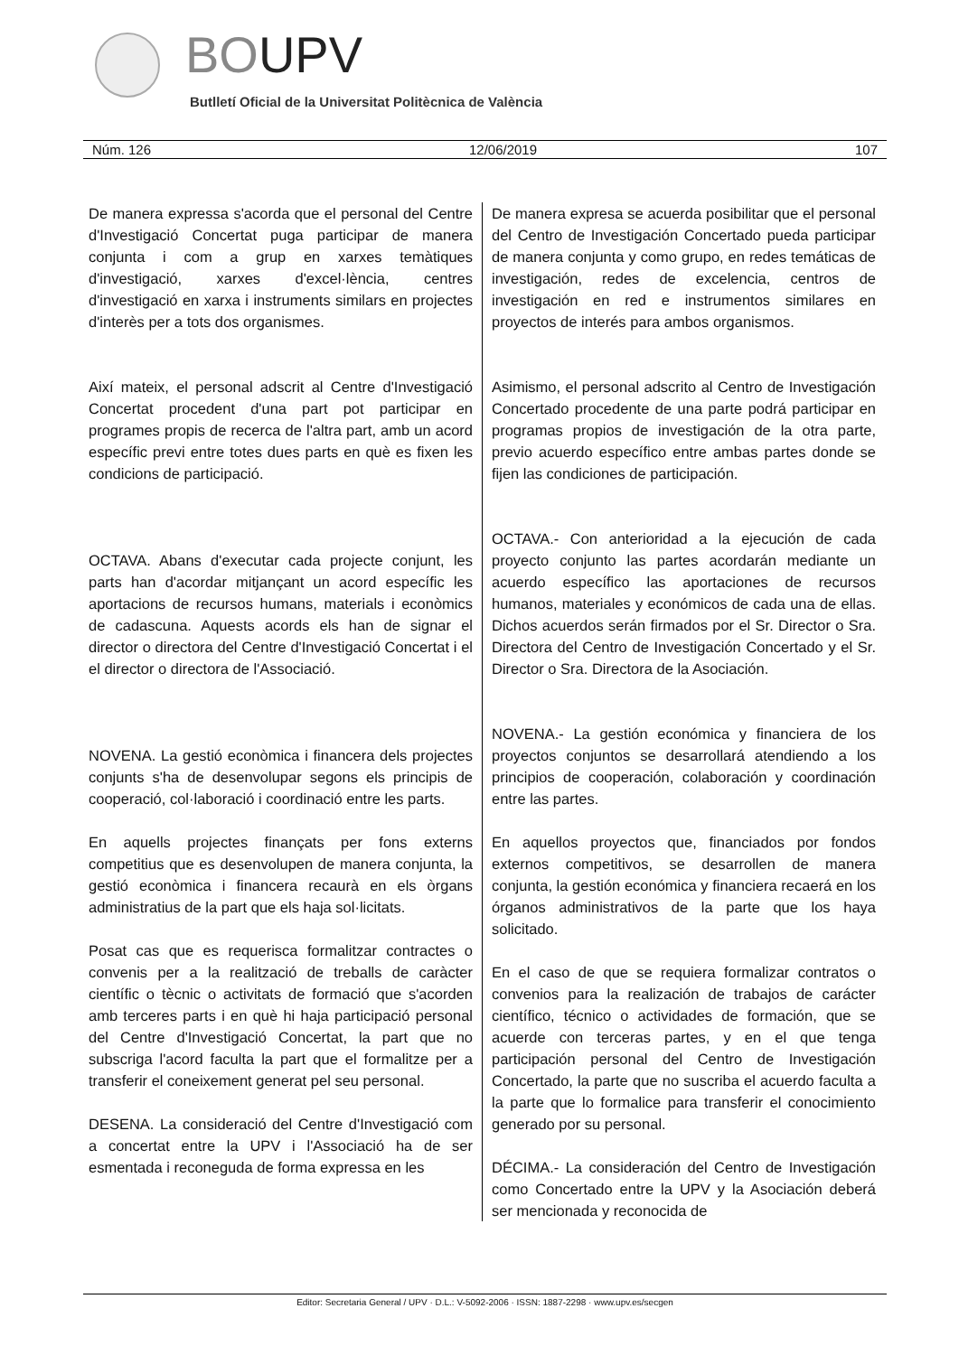BOUPV
Butlletí Oficial de la Universitat Politècnica de València
Núm. 126 12/06/2019 107
De manera expressa s'acorda que el personal del Centre d'Investigació Concertat puga participar de manera conjunta i com a grup en xarxes temàtiques d'investigació, xarxes d'excel·lència, centres d'investigació en xarxa i instruments similars en projectes d'interès per a tots dos organismes.
Així mateix, el personal adscrit al Centre d'Investigació Concertat procedent d'una part pot participar en programes propis de recerca de l'altra part, amb un acord específic previ entre totes dues parts en què es fixen les condicions de participació.
OCTAVA. Abans d'executar cada projecte conjunt, les parts han d'acordar mitjançant un acord específic les aportacions de recursos humans, materials i econòmics de cadascuna. Aquests acords els han de signar el director o directora del Centre d'Investigació Concertat i el el director o directora de l'Associació.
NOVENA. La gestió econòmica i financera dels projectes conjunts s'ha de desenvolupar segons els principis de cooperació, col·laboració i coordinació entre les parts.
En aquells projectes finançats per fons externs competitius que es desenvolupen de manera conjunta, la gestió econòmica i financera recaurà en els òrgans administratius de la part que els haja sol·licitats.
Posat cas que es requerisca formalitzar contractes o convenis per a la realització de treballs de caràcter científic o tècnic o activitats de formació que s'acorden amb terceres parts i en què hi haja participació personal del Centre d'Investigació Concertat, la part que no subscriga l'acord faculta la part que el formalitze per a transferir el coneixement generat pel seu personal.
DESENA. La consideració del Centre d'Investigació com a concertat entre la UPV i l'Associació ha de ser esmentada i reconeguda de forma expressa en les
De manera expresa se acuerda posibilitar que el personal del Centro de Investigación Concertado pueda participar de manera conjunta y como grupo, en redes temáticas de investigación, redes de excelencia, centros de investigación en red e instrumentos similares en proyectos de interés para ambos organismos.
Asimismo, el personal adscrito al Centro de Investigación Concertado procedente de una parte podrá participar en programas propios de investigación de la otra parte, previo acuerdo específico entre ambas partes donde se fijen las condiciones de participación.
OCTAVA.- Con anterioridad a la ejecución de cada proyecto conjunto las partes acordarán mediante un acuerdo específico las aportaciones de recursos humanos, materiales y económicos de cada una de ellas. Dichos acuerdos serán firmados por el Sr. Director o Sra. Directora del Centro de Investigación Concertado y el Sr. Director o Sra. Directora de la Asociación.
NOVENA.- La gestión económica y financiera de los proyectos conjuntos se desarrollará atendiendo a los principios de cooperación, colaboración y coordinación entre las partes.
En aquellos proyectos que, financiados por fondos externos competitivos, se desarrollen de manera conjunta, la gestión económica y financiera recaerá en los órganos administrativos de la parte que los haya solicitado.
En el caso de que se requiera formalizar contratos o convenios para la realización de trabajos de carácter científico, técnico o actividades de formación, que se acuerde con terceras partes, y en el que tenga participación personal del Centro de Investigación Concertado, la parte que no suscriba el acuerdo faculta a la parte que lo formalice para transferir el conocimiento generado por su personal.
DÉCIMA.- La consideración del Centro de Investigación como Concertado entre la UPV y la Asociación deberá ser mencionada y reconocida de
Editor: Secretaria General / UPV · D.L.: V-5092-2006 · ISSN: 1887-2298 · www.upv.es/secgen